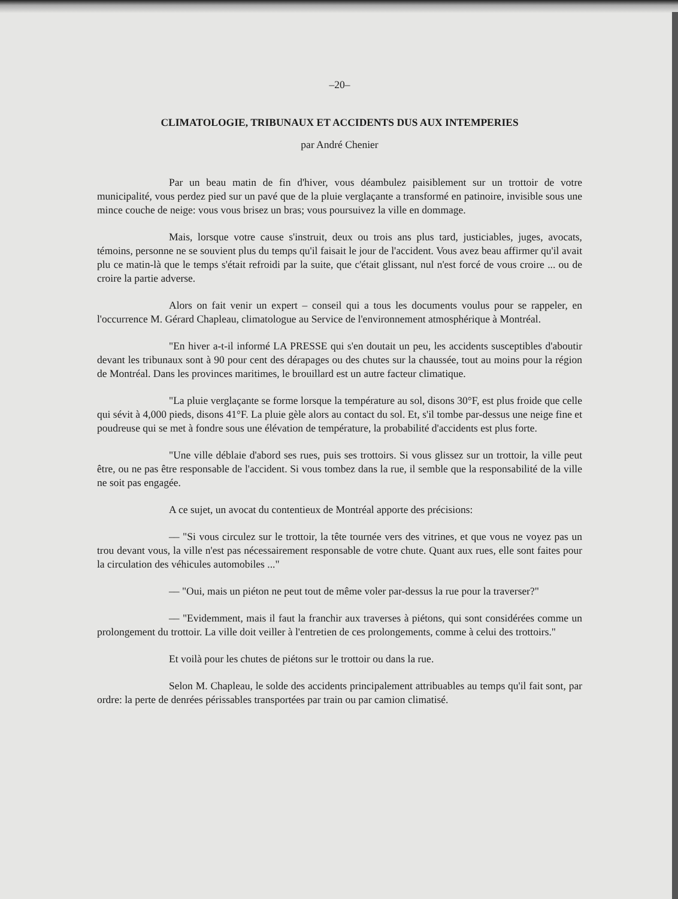–20–
CLIMATOLOGIE, TRIBUNAUX ET ACCIDENTS DUS AUX INTEMPERIES
par André Chenier
Par un beau matin de fin d'hiver, vous déambulez paisiblement sur un trottoir de votre municipalité, vous perdez pied sur un pavé que de la pluie verglaçante a transformé en patinoire, invisible sous une mince couche de neige: vous vous brisez un bras; vous poursuivez la ville en dommage.
Mais, lorsque votre cause s'instruit, deux ou trois ans plus tard, justiciables, juges, avocats, témoins, personne ne se souvient plus du temps qu'il faisait le jour de l'accident. Vous avez beau affirmer qu'il avait plu ce matin-là que le temps s'était refroidi par la suite, que c'était glissant, nul n'est forcé de vous croire ... ou de croire la partie adverse.
Alors on fait venir un expert – conseil qui a tous les documents voulus pour se rappeler, en l'occurrence M. Gérard Chapleau, climatologue au Service de l'environnement atmosphérique à Montréal.
"En hiver a-t-il informé LA PRESSE qui s'en doutait un peu, les accidents susceptibles d'aboutir devant les tribunaux sont à 90 pour cent des dérapages ou des chutes sur la chaussée, tout au moins pour la région de Montréal. Dans les provinces maritimes, le brouillard est un autre facteur climatique.
"La pluie verglaçante se forme lorsque la température au sol, disons 30°F, est plus froide que celle qui sévit à 4,000 pieds, disons 41°F. La pluie gèle alors au contact du sol. Et, s'il tombe par-dessus une neige fine et poudreuse qui se met à fondre sous une élévation de température, la probabilité d'accidents est plus forte.
"Une ville déblaie d'abord ses rues, puis ses trottoirs. Si vous glissez sur un trottoir, la ville peut être, ou ne pas être responsable de l'accident. Si vous tombez dans la rue, il semble que la responsabilité de la ville ne soit pas engagée.
A ce sujet, un avocat du contentieux de Montréal apporte des précisions:
–– "Si vous circulez sur le trottoir, la tête tournée vers des vitrines, et que vous ne voyez pas un trou devant vous, la ville n'est pas nécessairement responsable de votre chute. Quant aux rues, elle sont faites pour la circulation des véhicules automobiles ..."
–– "Oui, mais un piéton ne peut tout de même voler par-dessus la rue pour la traverser?"
–– "Evidemment, mais il faut la franchir aux traverses à piétons, qui sont considérées comme un prolongement du trottoir. La ville doit veiller à l'entretien de ces prolongements, comme à celui des trottoirs."
Et voilà pour les chutes de piétons sur le trottoir ou dans la rue.
Selon M. Chapleau, le solde des accidents principalement attribuables au temps qu'il fait sont, par ordre: la perte de denrées périssables transportées par train ou par camion climatisé.